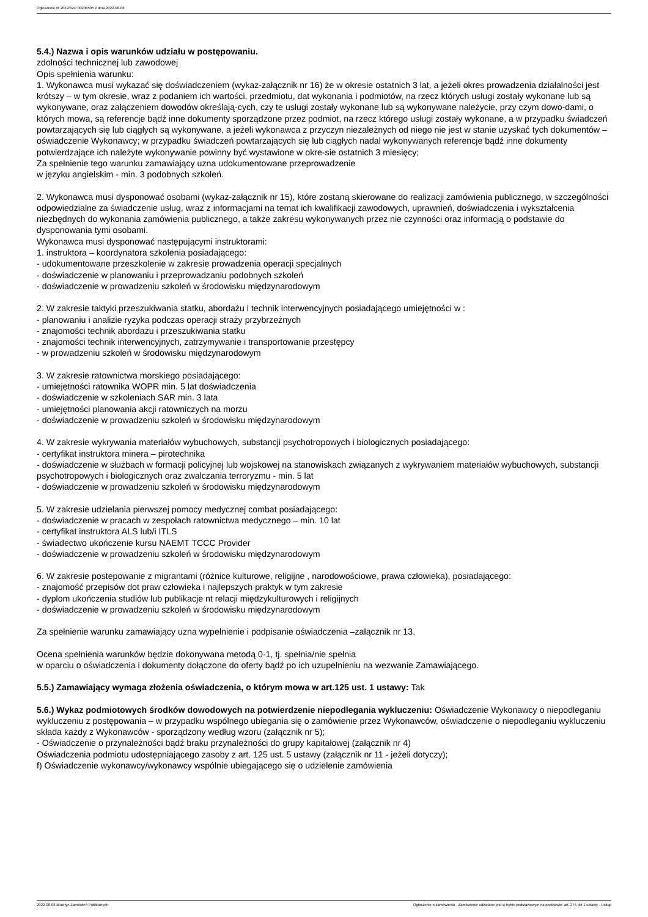Ogłoszenie nr 2022/BZP 00296505 z dnia 2022-08-08
5.4.) Nazwa i opis warunków udziału w postępowaniu.
zdolności technicznej lub zawodowej
Opis spełnienia warunku:
1. Wykonawca musi wykazać się doświadczeniem (wykaz-załącznik nr 16) że w okresie ostatnich 3 lat, a jeżeli okres prowadzenia działalności jest krótszy – w tym okresie, wraz z podaniem ich wartości, przedmiotu, dat wykonania i podmiotów, na rzecz których usługi zostały wykonane lub są wykonywane, oraz załączeniem dowodów określają-cych, czy te usługi zostały wykonane lub są wykonywane należycie, przy czym dowo-dami, o których mowa, są referencje bądź inne dokumenty sporządzone przez podmiot, na rzecz którego usługi zostały wykonane, a w przypadku świadczeń powtarzających się lub ciągłych są wykonywane, a jeżeli wykonawca z przyczyn niezależnych od niego nie jest w stanie uzyskać tych dokumentów – oświadczenie Wykonawcy; w przypadku świadczeń powtarzających się lub ciągłych nadal wykonywanych referencje bądź inne dokumenty potwierdzające ich należyte wykonywanie powinny być wystawione w okre-sie ostatnich 3 miesięcy;
Za spełnienie tego warunku zamawiający uzna udokumentowane przeprowadzenie
w języku angielskim - min. 3 podobnych szkoleń.
2. Wykonawca musi dysponować osobami (wykaz-załącznik nr 15), które zostaną skierowane do realizacji zamówienia publicznego, w szczególności odpowiedzialne za świadczenie usług, wraz z informacjami na temat ich kwalifikacji zawodowych, uprawnień, doświadczenia i wykształcenia niezbędnych do wykonania zamówienia publicznego, a także zakresu wykonywanych przez nie czynności oraz informacją o podstawie do dysponowania tymi osobami.
Wykonawca musi dysponować następującymi instruktorami:
1. instruktora – koordynatora szkolenia posiadającego:
- udokumentowane przeszkolenie w zakresie prowadzenia operacji specjalnych
- doświadczenie w planowaniu i przeprowadzaniu podobnych szkoleń
- doświadczenie w prowadzeniu szkoleń w środowisku międzynarodowym
2. W zakresie taktyki przeszukiwania statku, abordażu i technik interwencyjnych posiadającego umiejętności w :
- planowaniu i analizie ryzyka podczas operacji straży przybrzeżnych
- znajomości technik abordażu i przeszukiwania statku
- znajomości technik interwencyjnych, zatrzymywanie i transportowanie przestępcy
- w prowadzeniu szkoleń w środowisku międzynarodowym
3. W zakresie ratownictwa morskiego posiadającego:
- umiejętności ratownika WOPR min. 5 lat doświadczenia
- doświadczenie w szkoleniach SAR min. 3 lata
- umiejętności planowania akcji ratowniczych na morzu
- doświadczenie w prowadzeniu szkoleń w środowisku międzynarodowym
4. W zakresie wykrywania materiałów wybuchowych, substancji psychotropowych i biologicznych posiadającego:
- certyfikat instruktora minera – pirotechnika
- doświadczenie w służbach w formacji policyjnej lub wojskowej na stanowiskach związanych z wykrywaniem materiałów wybuchowych, substancji psychotropowych i biologicznych oraz zwalczania terroryzmu - min. 5 lat
- doświadczenie w prowadzeniu szkoleń w środowisku międzynarodowym
5. W zakresie udzielania pierwszej pomocy medycznej combat posiadającego:
- doświadczenie w pracach w zespołach ratownictwa medycznego – min. 10 lat
- certyfikat instruktora ALS lub/i ITLS
- świadectwo ukończenie kursu NAEMT TCCC Provider
- doświadczenie w prowadzeniu szkoleń w środowisku międzynarodowym
6. W zakresie postepowanie z migrantami (różnice kulturowe, religijne , narodowościowe, prawa człowieka), posiadającego:
- znajomość przepisów dot praw człowieka i najlepszych praktyk w tym zakresie
- dyplom ukończenia studiów lub publikacje nt relacji międzykulturowych i religijnych
- doświadczenie w prowadzeniu szkoleń w środowisku międzynarodowym
Za spełnienie warunku zamawiający uzna wypełnienie i podpisanie oświadczenia –załącznik nr 13.
Ocena spełnienia warunków będzie dokonywana metodą 0-1, tj. spełnia/nie spełnia
w oparciu o oświadczenia i dokumenty dołączone do oferty bądź po ich uzupełnieniu na wezwanie Zamawiającego.
5.5.) Zamawiający wymaga złożenia oświadczenia, o którym mowa w art.125 ust. 1 ustawy: Tak
5.6.) Wykaz podmiotowych środków dowodowych na potwierdzenie niepodlegania wykluczeniu: Oświadczenie Wykonawcy o niepodleganiu wykluczeniu z postępowania – w przypadku wspólnego ubiegania się o zamówienie przez Wykonawców, oświadczenie o niepodleganiu wykluczeniu składa każdy z Wykonawców - sporządzony według wzoru (załącznik nr 5);
- Oświadczenie o przynależności bądź braku przynależności do grupy kapitałowej (załącznik nr 4)
Oświadczenia podmiotu udostępniającego zasoby z art. 125 ust. 5 ustawy (załącznik nr 11 - jeżeli dotyczy);
f) Oświadczenie wykonawcy/wykonawcy wspólnie ubiegającego się o udzielenie zamówienia
2022-08-08 Biuletyn Zamówień Publicznych Ogłoszenie o zamówieniu - Zamówienie udzielane jest w trybie podstawowym na podstawie: art. 275 pkt 1 ustawy - Usługi